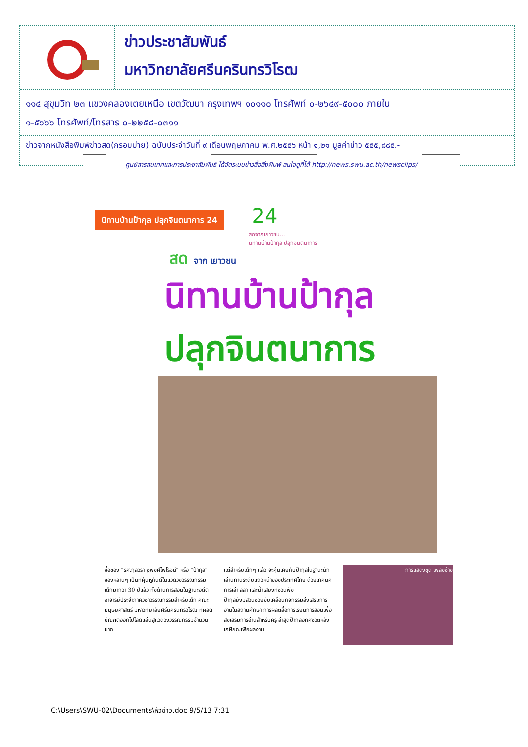ข่าวประชาสัมพันธ์
มหาวิทยาลัยศรีนครินทรวิโรฒ
๑๑๔ สุขุมวิท ๒๓ แขวงคลองเตยเหนือ เขตวัฒนา กรุงเทพฯ ๑๐๑๑๐ โทรศัพท์ ๐-๒๖๔๙-๕๐๐๐ ภายใน
๑-๕๖๖๖ โทรศัพท์/โทรสาร ๐-๒๒๕๘-๐๓๑๑
ข่าวจากหนังสือพิมพ์ข่าวสด(กรอบบ่าย) ฉบับประจำวันที่ ๙ เดือนพฤษภาคม พ.ศ.๒๕๕๖ หน้า ๑,๒๑ มูลค่าข่าว ๕๕๕,๘๘๕.-
ศูนย์สารสนเทศและการประชาสัมพันธ์ ได้จัดระบบข่าวสื่อสิ่งพิมพ์ สนใจดูที่ได้ http://news.swu.ac.th/newsclips/
นิทานบ้านป้ากุล ปลุกจินตนาการ 24
24
สดจากเยาวชน...
นิทานบ้านป้ากุล ปลุกจินตนาการ
สด จาก เยาวชน
นิทานบ้านป้ากุล
ปลุกจินตนาการ
ชื่อของ "รศ.กุลวรา ชูพงศ์ไพโรจน์" หรือ "ป้ากุล" ของหลานๆ เป็นที่คุ้นหูกันดีในแวดวงวรรณกรรมเด็กมากว่า 30 ปีแล้ว ทั้งด้านการสอนในฐานะอดีตอาจารย์ประจำภาควิชาวรรณกรรมสำหรับเด็ก คณะมนุษยศาสตร์ มหาวิทยาลัยศรีนครินทรวิโรฒ ที่ผลิตบัณฑิตออกไปโลดแล่นสู่แวดวงวรรณกรรมจำนวนมาก
แต่สำหรับเด็กๆ แล้ว จะคุ้นเคยกับป้ากุลในฐานะนักเล่านิทานระดับแถวหน้าของประเทศไทย ด้วยเทคนิคการเล่า ลีลา และน้ำเสียงที่ชวนฟัง
ป้ากุลยังมีส่วนช่วยขับเคลื่อนกิจกรรมส่งเสริมการอ่านในสถานศึกษา การผลิตสื่อการเรียนการสอนเพื่อส่งเสริมการอ่านสำหรับครู ล่าสุดป้ากุลอุทิศชีวิตหลังเกษียณเพื่อผลงาน
การแสดงชุด เพลงช้าง
C:\Users\SWU-02\Documents\หัวข่าว.doc 9/5/13 7:31